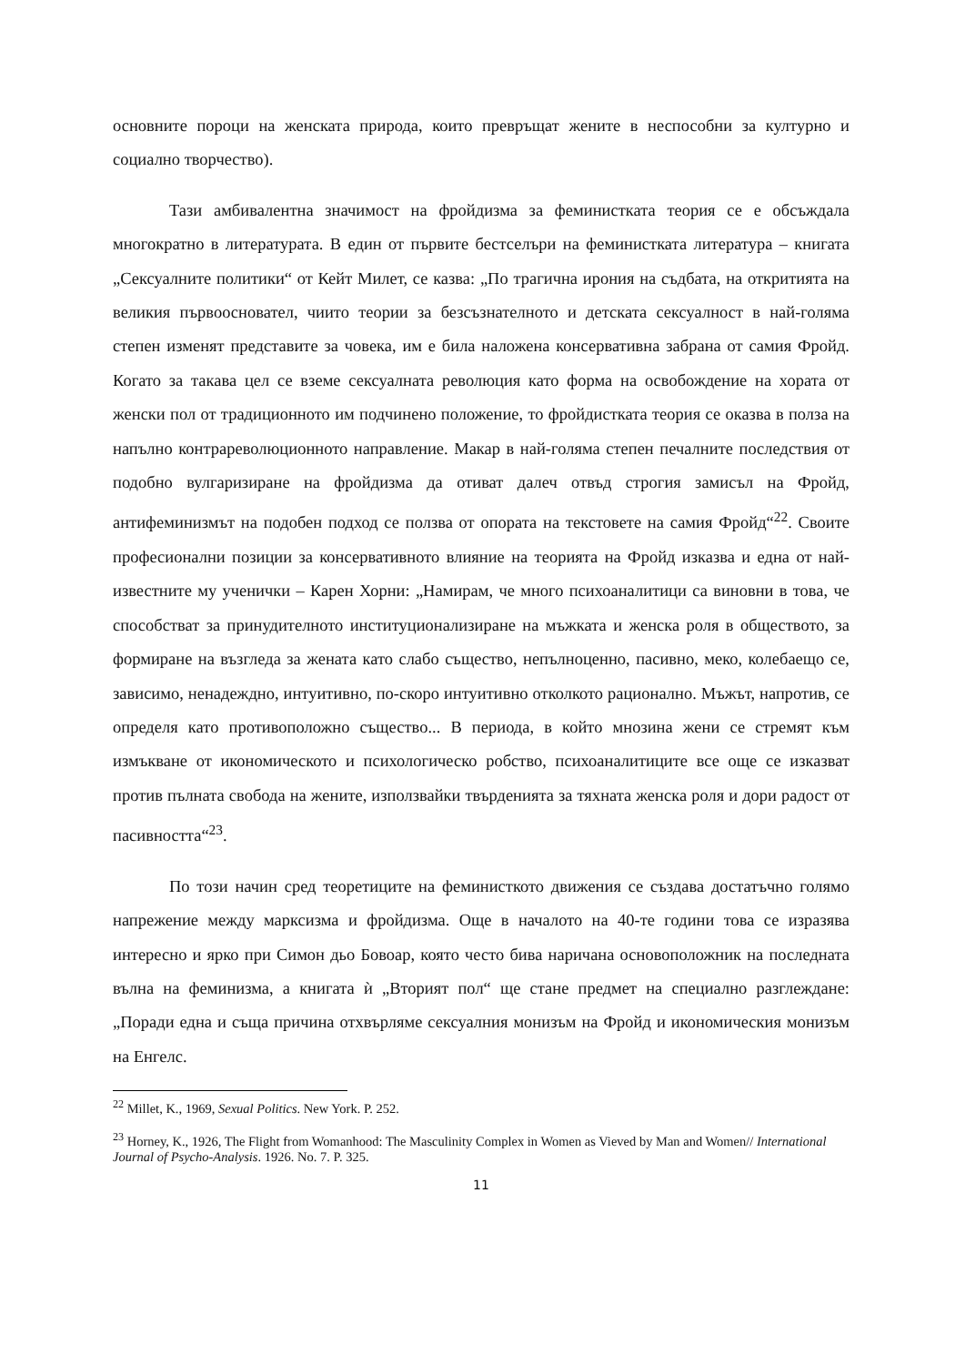основните пороци на женската природа, които превръщат жените в неспособни за културно и социално творчество).
Тази амбивалентна значимост на фройдизма за феминистката теория се е обсъждала многократно в литературата. В един от първите бестселъри на феминистката литература – книгата „Сексуалните политики“ от Кейт Милет, се казва: „По трагична ирония на съдбата, на откритията на великия първоосновател, чиито теории за безсъзнателното и детската сексуалност в най-голяма степен изменят представите за човека, им е била наложена консервативна забрана от самия Фройд. Когато за такава цел се вземе сексуалната революция като форма на освобождение на хората от женски пол от традиционното им подчинено положение, то фройдистката теория се оказва в полза на напълно контрареволюционното направление. Макар в най-голяма степен печалните последствия от подобно вулгаризиране на фройдизма да отиват далеч отвъд строгия замисъл на Фройд, антифеминизмът на подобен подход се ползва от опората на текстовете на самия Фройд“<sup>22</sup>. Своите професионални позиции за консервативното влияние на теорията на Фройд изказва и една от най-известните му ученички – Карен Хорни: „Намирам, че много психоаналитици са виновни в това, че способстват за принудителното институционализиране на мъжката и женска роля в обществото, за формиране на възгледа за жената като слабо същество, непълноценно, пасивно, меко, колебаещо се, зависимо, ненадеждно, интуитивно, по-скоро интуитивно отколкото рационално. Мъжът, напротив, се определя като противоположно същество... В периода, в който мнозина жени се стремят към измъкване от икономическото и психологическо робство, психоаналитиците все още се изказват против пълната свобода на жените, използвайки твърденията за тяхната женска роля и дори радост от пасивността“<sup>23</sup>.
По този начин сред теоретиците на феминисткото движения се създава достатъчно голямо напрежение между марксизма и фройдизма. Още в началото на 40-те години това се изразява интересно и ярко при Симон дьо Бовоар, която често бива наричана основоположник на последната вълна на феминизма, а книгата ѝ „Вторият пол“ ще стане предмет на специално разглеждане: „Поради една и съща причина отхвърляме сексуалния монизъм на Фройд и икономическия монизъм на Енгелс.
<sup>22</sup> Millet, K., 1969, Sexual Politics. New York. P. 252.
<sup>23</sup> Horney, K., 1926, The Flight from Womanhood: The Masculinity Complex in Women as Vieved by Man and Women// International Journal of Psycho-Analysis. 1926. No. 7. P. 325.
11